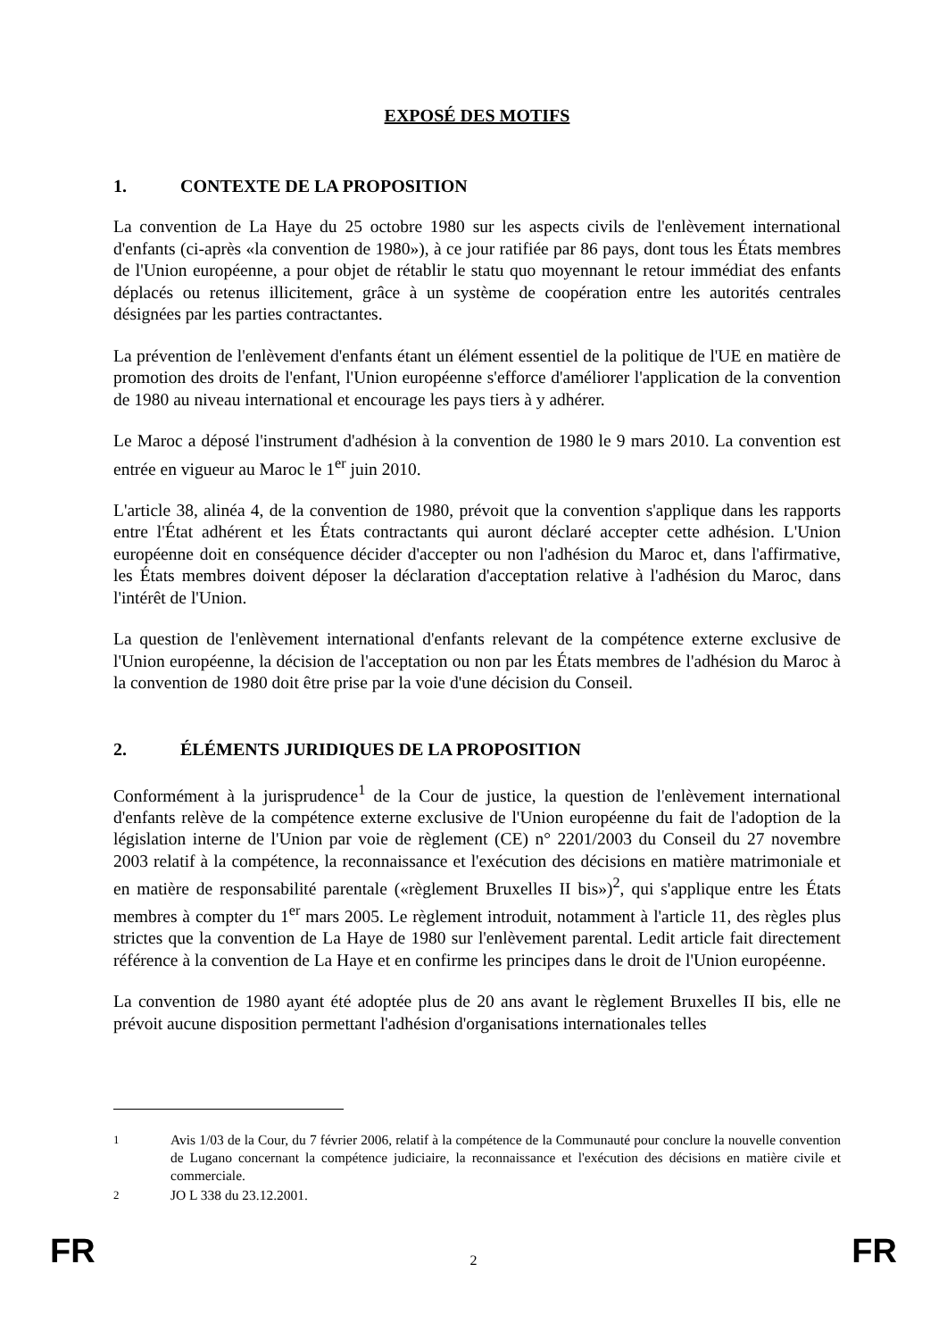EXPOSÉ DES MOTIFS
1. CONTEXTE DE LA PROPOSITION
La convention de La Haye du 25 octobre 1980 sur les aspects civils de l'enlèvement international d'enfants (ci-après «la convention de 1980»), à ce jour ratifiée par 86 pays, dont tous les États membres de l'Union européenne, a pour objet de rétablir le statu quo moyennant le retour immédiat des enfants déplacés ou retenus illicitement, grâce à un système de coopération entre les autorités centrales désignées par les parties contractantes.
La prévention de l'enlèvement d'enfants étant un élément essentiel de la politique de l'UE en matière de promotion des droits de l'enfant, l'Union européenne s'efforce d'améliorer l'application de la convention de 1980 au niveau international et encourage les pays tiers à y adhérer.
Le Maroc a déposé l'instrument d'adhésion à la convention de 1980 le 9 mars 2010. La convention est entrée en vigueur au Maroc le 1<sup>er</sup> juin 2010.
L'article 38, alinéa 4, de la convention de 1980, prévoit que la convention s'applique dans les rapports entre l'État adhérent et les États contractants qui auront déclaré accepter cette adhésion. L'Union européenne doit en conséquence décider d'accepter ou non l'adhésion du Maroc et, dans l'affirmative, les États membres doivent déposer la déclaration d'acceptation relative à l'adhésion du Maroc, dans l'intérêt de l'Union.
La question de l'enlèvement international d'enfants relevant de la compétence externe exclusive de l'Union européenne, la décision de l'acceptation ou non par les États membres de l'adhésion du Maroc à la convention de 1980 doit être prise par la voie d'une décision du Conseil.
2. ÉLÉMENTS JURIDIQUES DE LA PROPOSITION
Conformément à la jurisprudence<sup>1</sup> de la Cour de justice, la question de l'enlèvement international d'enfants relève de la compétence externe exclusive de l'Union européenne du fait de l'adoption de la législation interne de l'Union par voie de règlement (CE) n° 2201/2003 du Conseil du 27 novembre 2003 relatif à la compétence, la reconnaissance et l'exécution des décisions en matière matrimoniale et en matière de responsabilité parentale («règlement Bruxelles II bis»)<sup>2</sup>, qui s'applique entre les États membres à compter du 1<sup>er</sup> mars 2005. Le règlement introduit, notamment à l'article 11, des règles plus strictes que la convention de La Haye de 1980 sur l'enlèvement parental. Ledit article fait directement référence à la convention de La Haye et en confirme les principes dans le droit de l'Union européenne.
La convention de 1980 ayant été adoptée plus de 20 ans avant le règlement Bruxelles II bis, elle ne prévoit aucune disposition permettant l'adhésion d'organisations internationales telles
<sup>1</sup> Avis 1/03 de la Cour, du 7 février 2006, relatif à la compétence de la Communauté pour conclure la nouvelle convention de Lugano concernant la compétence judiciaire, la reconnaissance et l'exécution des décisions en matière civile et commerciale.
<sup>2</sup> JO L 338 du 23.12.2001.
FR 2 FR